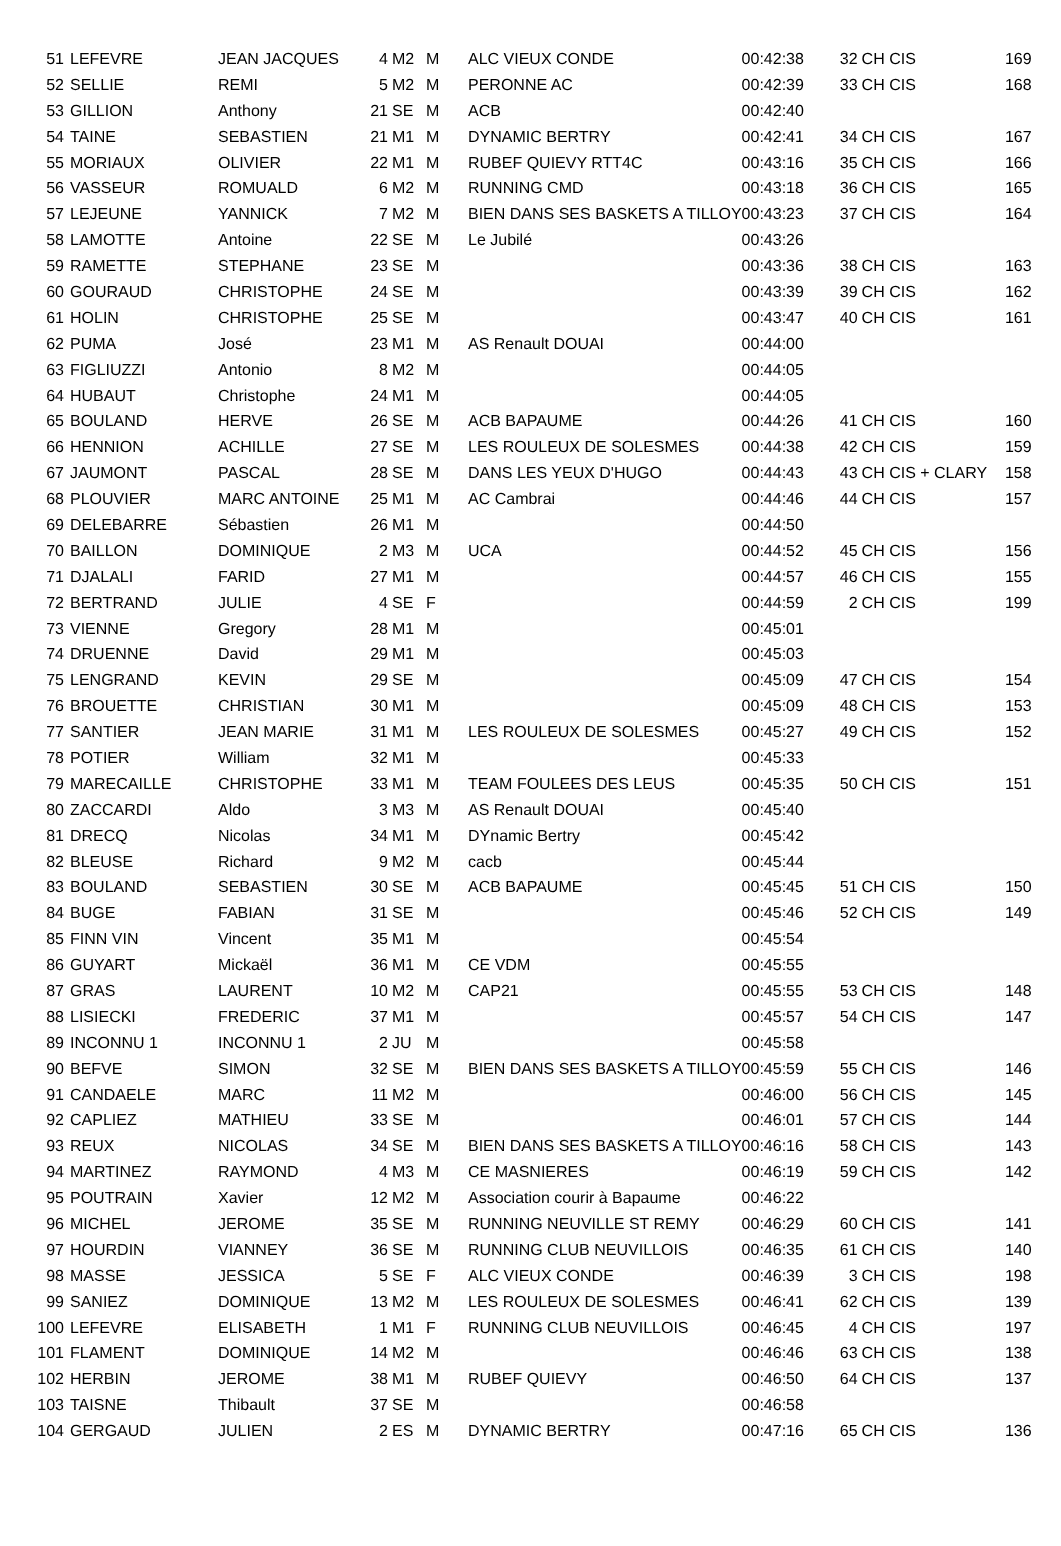| 51 | LEFEVRE | JEAN JACQUES | 4 | M2 | M | ALC VIEUX CONDE | 00:42:38 | 32 | CH CIS | 169 |
| 52 | SELLIE | REMI | 5 | M2 | M | PERONNE AC | 00:42:39 | 33 | CH CIS | 168 |
| 53 | GILLION | Anthony | 21 | SE | M | ACB | 00:42:40 | | | |
| 54 | TAINE | SEBASTIEN | 21 | M1 | M | DYNAMIC BERTRY | 00:42:41 | 34 | CH CIS | 167 |
| 55 | MORIAUX | OLIVIER | 22 | M1 | M | RUBEF QUIEVY RTT4C | 00:43:16 | 35 | CH CIS | 166 |
| 56 | VASSEUR | ROMUALD | 6 | M2 | M | RUNNING CMD | 00:43:18 | 36 | CH CIS | 165 |
| 57 | LEJEUNE | YANNICK | 7 | M2 | M | BIEN DANS SES BASKETS A TILLOY | 00:43:23 | 37 | CH CIS | 164 |
| 58 | LAMOTTE | Antoine | 22 | SE | M | Le Jubilé | 00:43:26 | | | |
| 59 | RAMETTE | STEPHANE | 23 | SE | M | | 00:43:36 | 38 | CH CIS | 163 |
| 60 | GOURAUD | CHRISTOPHE | 24 | SE | M | | 00:43:39 | 39 | CH CIS | 162 |
| 61 | HOLIN | CHRISTOPHE | 25 | SE | M | | 00:43:47 | 40 | CH CIS | 161 |
| 62 | PUMA | José | 23 | M1 | M | AS Renault DOUAI | 00:44:00 | | | |
| 63 | FIGLIUZZI | Antonio | 8 | M2 | M | | 00:44:05 | | | |
| 64 | HUBAUT | Christophe | 24 | M1 | M | | 00:44:05 | | | |
| 65 | BOULAND | HERVE | 26 | SE | M | ACB BAPAUME | 00:44:26 | 41 | CH CIS | 160 |
| 66 | HENNION | ACHILLE | 27 | SE | M | LES ROULEUX DE SOLESMES | 00:44:38 | 42 | CH CIS | 159 |
| 67 | JAUMONT | PASCAL | 28 | SE | M | DANS LES YEUX D'HUGO | 00:44:43 | 43 | CH CIS + CLARY | 158 |
| 68 | PLOUVIER | MARC ANTOINE | 25 | M1 | M | AC Cambrai | 00:44:46 | 44 | CH CIS | 157 |
| 69 | DELEBARRE | Sébastien | 26 | M1 | M | | 00:44:50 | | | |
| 70 | BAILLON | DOMINIQUE | 2 | M3 | M | UCA | 00:44:52 | 45 | CH CIS | 156 |
| 71 | DJALALI | FARID | 27 | M1 | M | | 00:44:57 | 46 | CH CIS | 155 |
| 72 | BERTRAND | JULIE | 4 | SE | F | | 00:44:59 | 2 | CH CIS | 199 |
| 73 | VIENNE | Gregory | 28 | M1 | M | | 00:45:01 | | | |
| 74 | DRUENNE | David | 29 | M1 | M | | 00:45:03 | | | |
| 75 | LENGRAND | KEVIN | 29 | SE | M | | 00:45:09 | 47 | CH CIS | 154 |
| 76 | BROUETTE | CHRISTIAN | 30 | M1 | M | | 00:45:09 | 48 | CH CIS | 153 |
| 77 | SANTIER | JEAN MARIE | 31 | M1 | M | LES ROULEUX DE SOLESMES | 00:45:27 | 49 | CH CIS | 152 |
| 78 | POTIER | William | 32 | M1 | M | | 00:45:33 | | | |
| 79 | MARECAILLE | CHRISTOPHE | 33 | M1 | M | TEAM FOULEES DES LEUS | 00:45:35 | 50 | CH CIS | 151 |
| 80 | ZACCARDI | Aldo | 3 | M3 | M | AS Renault DOUAI | 00:45:40 | | | |
| 81 | DRECQ | Nicolas | 34 | M1 | M | DYnamic Bertry | 00:45:42 | | | |
| 82 | BLEUSE | Richard | 9 | M2 | M | cacb | 00:45:44 | | | |
| 83 | BOULAND | SEBASTIEN | 30 | SE | M | ACB BAPAUME | 00:45:45 | 51 | CH CIS | 150 |
| 84 | BUGE | FABIAN | 31 | SE | M | | 00:45:46 | 52 | CH CIS | 149 |
| 85 | FINN VIN | Vincent | 35 | M1 | M | | 00:45:54 | | | |
| 86 | GUYART | Mickaël | 36 | M1 | M | CE VDM | 00:45:55 | | | |
| 87 | GRAS | LAURENT | 10 | M2 | M | CAP21 | 00:45:55 | 53 | CH CIS | 148 |
| 88 | LISIECKI | FREDERIC | 37 | M1 | M | | 00:45:57 | 54 | CH CIS | 147 |
| 89 | INCONNU 1 | INCONNU 1 | 2 | JU | M | | 00:45:58 | | | |
| 90 | BEFVE | SIMON | 32 | SE | M | BIEN DANS SES BASKETS A TILLOY | 00:45:59 | 55 | CH CIS | 146 |
| 91 | CANDAELE | MARC | 11 | M2 | M | | 00:46:00 | 56 | CH CIS | 145 |
| 92 | CAPLIEZ | MATHIEU | 33 | SE | M | | 00:46:01 | 57 | CH CIS | 144 |
| 93 | REUX | NICOLAS | 34 | SE | M | BIEN DANS SES BASKETS A TILLOY | 00:46:16 | 58 | CH CIS | 143 |
| 94 | MARTINEZ | RAYMOND | 4 | M3 | M | CE MASNIERES | 00:46:19 | 59 | CH CIS | 142 |
| 95 | POUTRAIN | Xavier | 12 | M2 | M | Association courir à Bapaume | 00:46:22 | | | |
| 96 | MICHEL | JEROME | 35 | SE | M | RUNNING NEUVILLE ST REMY | 00:46:29 | 60 | CH CIS | 141 |
| 97 | HOURDIN | VIANNEY | 36 | SE | M | RUNNING CLUB NEUVILLOIS | 00:46:35 | 61 | CH CIS | 140 |
| 98 | MASSE | JESSICA | 5 | SE | F | ALC VIEUX CONDE | 00:46:39 | 3 | CH CIS | 198 |
| 99 | SANIEZ | DOMINIQUE | 13 | M2 | M | LES ROULEUX DE SOLESMES | 00:46:41 | 62 | CH CIS | 139 |
| 100 | LEFEVRE | ELISABETH | 1 | M1 | F | RUNNING CLUB NEUVILLOIS | 00:46:45 | 4 | CH CIS | 197 |
| 101 | FLAMENT | DOMINIQUE | 14 | M2 | M | | 00:46:46 | 63 | CH CIS | 138 |
| 102 | HERBIN | JEROME | 38 | M1 | M | RUBEF QUIEVY | 00:46:50 | 64 | CH CIS | 137 |
| 103 | TAISNE | Thibault | 37 | SE | M | | 00:46:58 | | | |
| 104 | GERGAUD | JULIEN | 2 | ES | M | DYNAMIC BERTRY | 00:47:16 | 65 | CH CIS | 136 |